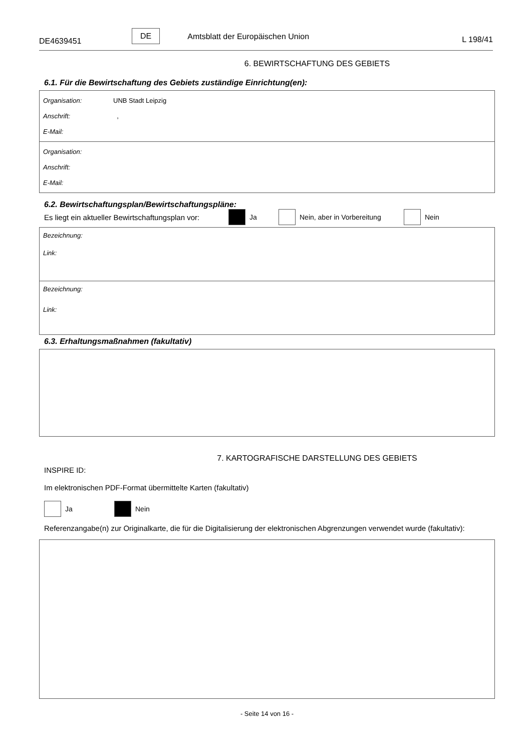DE4639451
DE Amtsblatt der Europäischen Union
L 198/41
6. BEWIRTSCHAFTUNG DES GEBIETS
6.1. Für die Bewirtschaftung des Gebiets zuständige Einrichtung(en):
Organisation: UNB Stadt Leipzig
Anschrift: ,
E-Mail:
Organisation:
Anschrift:
E-Mail:
6.2. Bewirtschaftungsplan/Bewirtschaftungspläne:
Es liegt ein aktueller Bewirtschaftungsplan vor: Ja Nein, aber in Vorbereitung Nein
Bezeichnung:
Link:
Bezeichnung:
Link:
6.3. Erhaltungsmaßnahmen (fakultativ)
7. KARTOGRAFISCHE DARSTELLUNG DES GEBIETS
INSPIRE ID:
Im elektronischen PDF-Format übermittelte Karten (fakultativ)
Ja Nein
Referenzangabe(n) zur Originalkarte, die für die Digitalisierung der elektronischen Abgrenzungen verwendet wurde (fakultativ):
- Seite 14 von 16 -